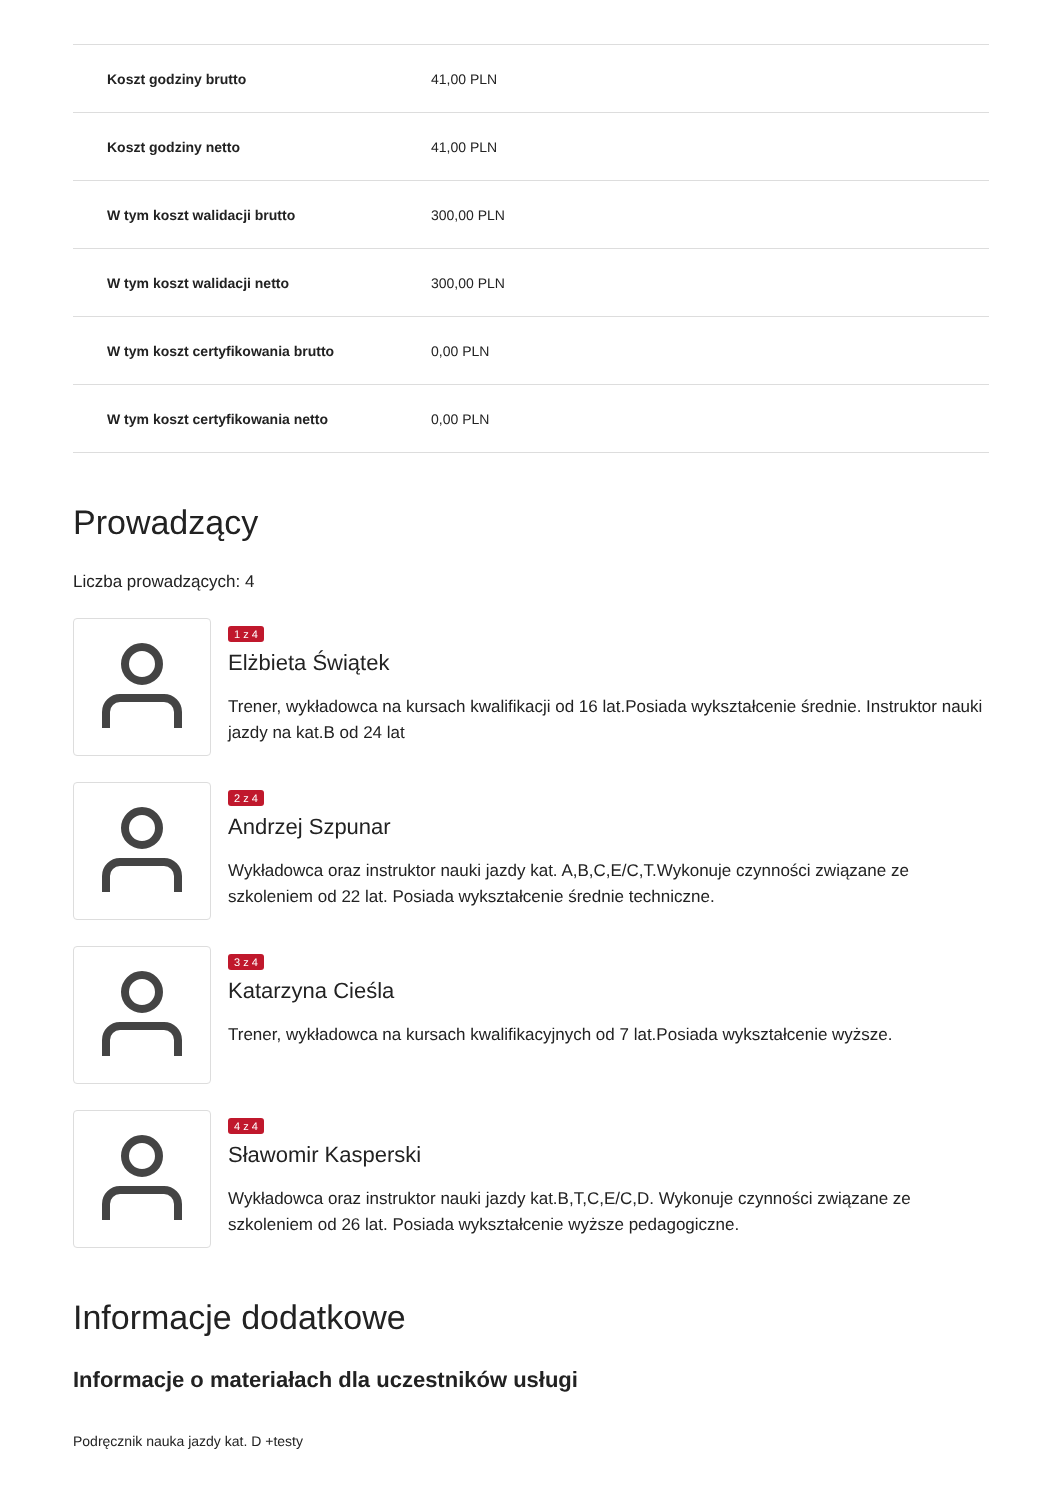| Koszt godziny brutto | 41,00 PLN |
| Koszt godziny netto | 41,00 PLN |
| W tym koszt walidacji brutto | 300,00 PLN |
| W tym koszt walidacji netto | 300,00 PLN |
| W tym koszt certyfikowania brutto | 0,00 PLN |
| W tym koszt certyfikowania netto | 0,00 PLN |
Prowadzący
Liczba prowadzących: 4
1 z 4
Elżbieta Świątek
Trener, wykładowca na kursach kwalifikacji od 16 lat.Posiada wykształcenie średnie. Instruktor nauki jazdy na kat.B od 24 lat
2 z 4
Andrzej Szpunar
Wykładowca oraz instruktor nauki jazdy kat. A,B,C,E/C,T.Wykonuje czynności związane ze szkoleniem od 22 lat. Posiada wykształcenie średnie techniczne.
3 z 4
Katarzyna Cieśla
Trener, wykładowca na kursach kwalifikacyjnych od 7 lat.Posiada wykształcenie wyższe.
4 z 4
Sławomir Kasperski
Wykładowca oraz instruktor nauki jazdy kat.B,T,C,E/C,D. Wykonuje czynności związane ze szkoleniem od 26 lat. Posiada wykształcenie wyższe pedagogiczne.
Informacje dodatkowe
Informacje o materiałach dla uczestników usługi
Podręcznik nauka jazdy kat. D +testy